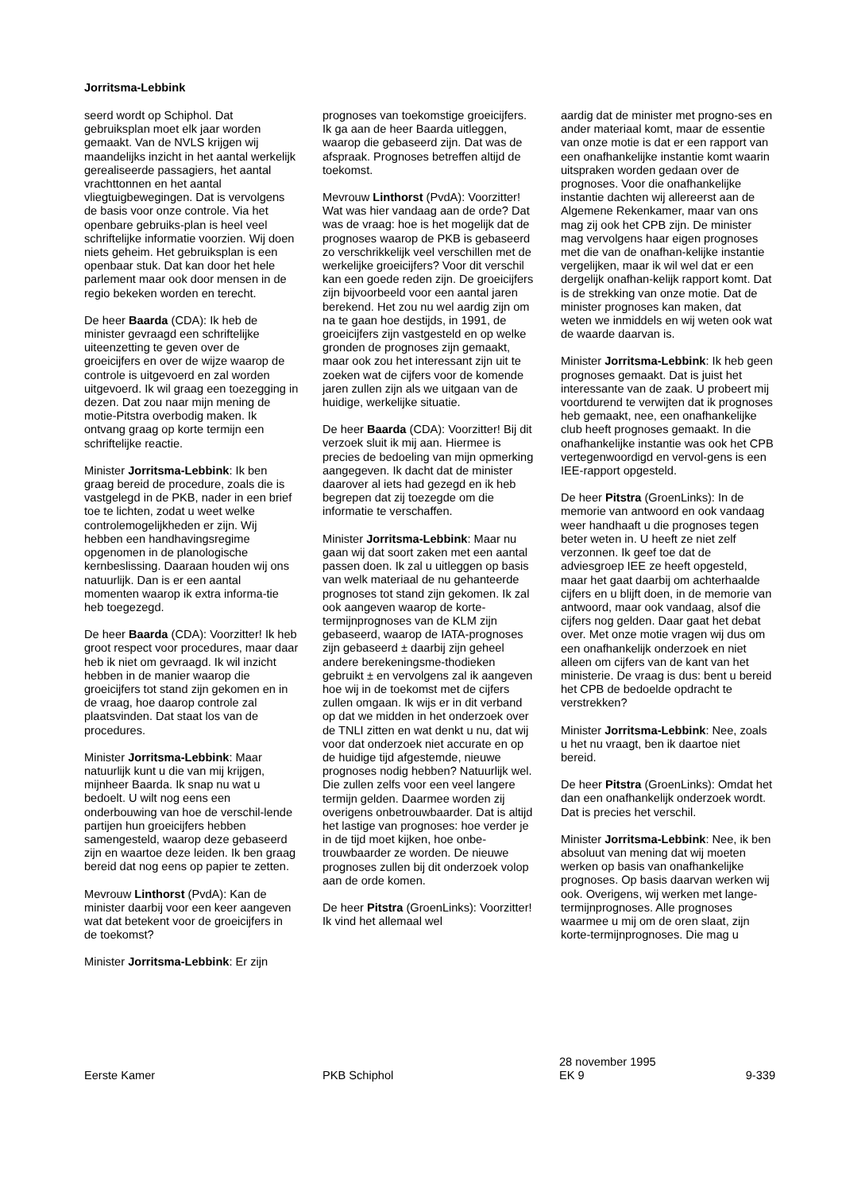Jorritsma-Lebbink
seerd wordt op Schiphol. Dat gebruiksplan moet elk jaar worden gemaakt. Van de NVLS krijgen wij maandelijks inzicht in het aantal werkelijk gerealiseerde passagiers, het aantal vrachttonnen en het aantal vliegtuigbewegingen. Dat is vervolgens de basis voor onze controle. Via het openbare gebruiks-plan is heel veel schriftelijke informatie voorzien. Wij doen niets geheim. Het gebruiksplan is een openbaar stuk. Dat kan door het hele parlement maar ook door mensen in de regio bekeken worden en terecht.
De heer Baarda (CDA): Ik heb de minister gevraagd een schriftelijke uiteenzetting te geven over de groeicijfers en over de wijze waarop de controle is uitgevoerd en zal worden uitgevoerd. Ik wil graag een toezegging in dezen. Dat zou naar mijn mening de motie-Pitstra overbodig maken. Ik ontvang graag op korte termijn een schriftelijke reactie.
Minister Jorritsma-Lebbink: Ik ben graag bereid de procedure, zoals die is vastgelegd in de PKB, nader in een brief toe te lichten, zodat u weet welke controlemogelijkheden er zijn. Wij hebben een handhavingsregime opgenomen in de planologische kernbeslissing. Daaraan houden wij ons natuurlijk. Dan is er een aantal momenten waarop ik extra informa-tie heb toegezegd.
De heer Baarda (CDA): Voorzitter! Ik heb groot respect voor procedures, maar daar heb ik niet om gevraagd. Ik wil inzicht hebben in de manier waarop die groeicijfers tot stand zijn gekomen en in de vraag, hoe daarop controle zal plaatsvinden. Dat staat los van de procedures.
Minister Jorritsma-Lebbink: Maar natuurlijk kunt u die van mij krijgen, mijnheer Baarda. Ik snap nu wat u bedoelt. U wilt nog eens een onderbouwing van hoe de verschil-lende partijen hun groeicijfers hebben samengesteld, waarop deze gebaseerd zijn en waartoe deze leiden. Ik ben graag bereid dat nog eens op papier te zetten.
Mevrouw Linthorst (PvdA): Kan de minister daarbij voor een keer aangeven wat dat betekent voor de groeicijfers in de toekomst?
Minister Jorritsma-Lebbink: Er zijn
prognoses van toekomstige groeicijfers. Ik ga aan de heer Baarda uitleggen, waarop die gebaseerd zijn. Dat was de afspraak. Prognoses betreffen altijd de toekomst.
Mevrouw Linthorst (PvdA): Voorzitter! Wat was hier vandaag aan de orde? Dat was de vraag: hoe is het mogelijk dat de prognoses waarop de PKB is gebaseerd zo verschrikkelijk veel verschillen met de werkelijke groeicijfers? Voor dit verschil kan een goede reden zijn. De groeicijfers zijn bijvoorbeeld voor een aantal jaren berekend. Het zou nu wel aardig zijn om na te gaan hoe destijds, in 1991, de groeicijfers zijn vastgesteld en op welke gronden de prognoses zijn gemaakt, maar ook zou het interessant zijn uit te zoeken wat de cijfers voor de komende jaren zullen zijn als we uitgaan van de huidige, werkelijke situatie.
De heer Baarda (CDA): Voorzitter! Bij dit verzoek sluit ik mij aan. Hiermee is precies de bedoeling van mijn opmerking aangegeven. Ik dacht dat de minister daarover al iets had gezegd en ik heb begrepen dat zij toezegde om die informatie te verschaffen.
Minister Jorritsma-Lebbink: Maar nu gaan wij dat soort zaken met een aantal passen doen. Ik zal u uitleggen op basis van welk materiaal de nu gehanteerde prognoses tot stand zijn gekomen. Ik zal ook aangeven waarop de korte-termijnprognoses van de KLM zijn gebaseerd, waarop de IATA-prognoses zijn gebaseerd ± daarbij zijn geheel andere berekeningsme-thodieken gebruikt ± en vervolgens zal ik aangeven hoe wij in de toekomst met de cijfers zullen omgaan. Ik wijs er in dit verband op dat we midden in het onderzoek over de TNLI zitten en wat denkt u nu, dat wij voor dat onderzoek niet accurate en op de huidige tijd afgestemde, nieuwe prognoses nodig hebben? Natuurlijk wel. Die zullen zelfs voor een veel langere termijn gelden. Daarmee worden zij overigens onbetrouwbaarder. Dat is altijd het lastige van prognoses: hoe verder je in de tijd moet kijken, hoe onbe-trouwbaarder ze worden. De nieuwe prognoses zullen bij dit onderzoek volop aan de orde komen.
De heer Pitstra (GroenLinks): Voorzitter! Ik vind het allemaal wel
aardig dat de minister met progno-ses en ander materiaal komt, maar de essentie van onze motie is dat er een rapport van een onafhankelijke instantie komt waarin uitspraken worden gedaan over de prognoses. Voor die onafhankelijke instantie dachten wij allereerst aan de Algemene Rekenkamer, maar van ons mag zij ook het CPB zijn. De minister mag vervolgens haar eigen prognoses met die van de onafhan-kelijke instantie vergelijken, maar ik wil wel dat er een dergelijk onafhan-kelijk rapport komt. Dat is de strekking van onze motie. Dat de minister prognoses kan maken, dat weten we inmiddels en wij weten ook wat de waarde daarvan is.
Minister Jorritsma-Lebbink: Ik heb geen prognoses gemaakt. Dat is juist het interessante van de zaak. U probeert mij voortdurend te verwijten dat ik prognoses heb gemaakt, nee, een onafhankelijke club heeft prognoses gemaakt. In die onafhankelijke instantie was ook het CPB vertegenwoordigd en vervol-gens is een IEE-rapport opgesteld.
De heer Pitstra (GroenLinks): In de memorie van antwoord en ook vandaag weer handhaaft u die prognoses tegen beter weten in. U heeft ze niet zelf verzonnen. Ik geef toe dat de adviesgroep IEE ze heeft opgesteld, maar het gaat daarbij om achterhaalde cijfers en u blijft doen, in de memorie van antwoord, maar ook vandaag, alsof die cijfers nog gelden. Daar gaat het debat over. Met onze motie vragen wij dus om een onafhankelijk onderzoek en niet alleen om cijfers van de kant van het ministerie. De vraag is dus: bent u bereid het CPB de bedoelde opdracht te verstrekken?
Minister Jorritsma-Lebbink: Nee, zoals u het nu vraagt, ben ik daartoe niet bereid.
De heer Pitstra (GroenLinks): Omdat het dan een onafhankelijk onderzoek wordt. Dat is precies het verschil.
Minister Jorritsma-Lebbink: Nee, ik ben absoluut van mening dat wij moeten werken op basis van onafhankelijke prognoses. Op basis daarvan werken wij ook. Overigens, wij werken met lange-termijnprognoses. Alle prognoses waarmee u mij om de oren slaat, zijn korte-termijnprognoses. Die mag u
Eerste Kamer
PKB Schiphol
28 november 1995
EK 9
9-339